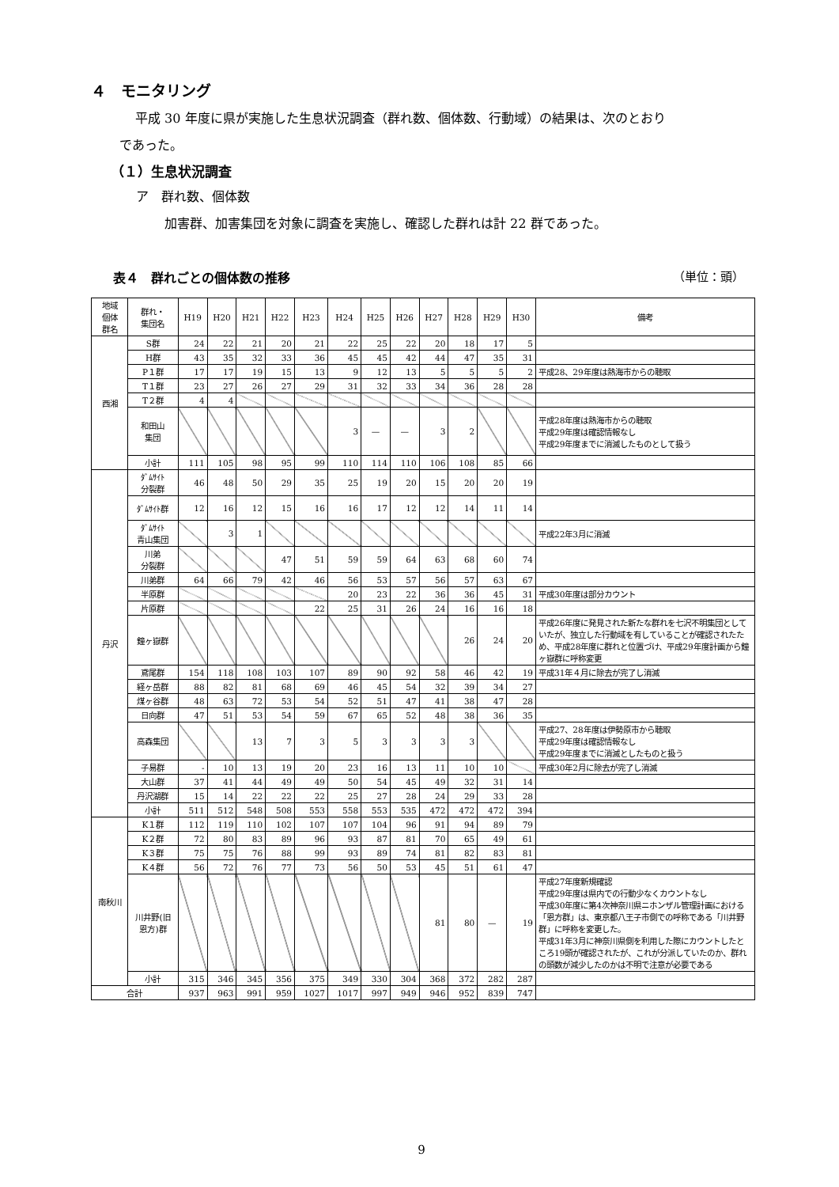４　モニタリング
平成 30 年度に県が実施した生息状況調査（群れ数、個体数、行動域）の結果は、次のとおり
であった。
（１）生息状況調査
ア　群れ数、個体数
加害群、加害集団を対象に調査を実施し、確認した群れは計 22 群であった。
表４　群れごとの個体数の推移 （単位：頭）
| 地域 個体 群名 | 群れ・ 集団名 | H19 | H20 | H21 | H22 | H23 | H24 | H25 | H26 | H27 | H28 | H29 | H30 | 備考 |
| --- | --- | --- | --- | --- | --- | --- | --- | --- | --- | --- | --- | --- | --- | --- |
| 西湘 | S群 | 24 | 22 | 21 | 20 | 21 | 22 | 25 | 22 | 20 | 18 | 17 | 5 | |
| | H群 | 43 | 35 | 32 | 33 | 36 | 45 | 45 | 42 | 44 | 47 | 35 | 31 | |
| | P１群 | 17 | 17 | 19 | 15 | 13 | 9 | 12 | 13 | 5 | 5 | 5 | 2 | 平成28、29年度は熱海市からの聴取 |
| | T１群 | 23 | 27 | 26 | 27 | 29 | 31 | 32 | 33 | 34 | 36 | 28 | 28 | |
| | T２群 | 4 | 4 | | | | | | | | | | | |
| | 和田山 集団 | | | | | | 3 | — | — | 3 | 2 | | | 平成28年度は熱海市からの聴取 平成29年度は確認情報なし 平成29年度までに消滅したものとして扱う |
| | 小計 | 111 | 105 | 98 | 95 | 99 | 110 | 114 | 110 | 106 | 108 | 85 | 66 | |
| 丹沢 | ﾀﾞﾑｻｲﾄ 分裂群 | 46 | 48 | 50 | 29 | 35 | 25 | 19 | 20 | 15 | 20 | 20 | 19 | |
| | ﾀﾞﾑｻｲﾄ群 | 12 | 16 | 12 | 15 | 16 | 16 | 17 | 12 | 12 | 14 | 11 | 14 | |
| | ﾀﾞﾑｻｲﾄ 青山集団 | | 3 | 1 | | | | | | | | | | 平成22年3月に消滅 |
| | 川弟 分裂群 | | | | 47 | 51 | 59 | 59 | 64 | 63 | 68 | 60 | 74 | |
| | 川弟群 | 64 | 66 | 79 | 42 | 46 | 56 | 53 | 57 | 56 | 57 | 63 | 67 | |
| | 半原群 | | | | | | 20 | 23 | 22 | 36 | 36 | 45 | 31 | 平成30年度は部分カウント |
| | 片原群 | | | | | 22 | 25 | 31 | 26 | 24 | 16 | 16 | 18 | |
| | 鐘ヶ嶽群 | | | | | | | | | | 26 | 24 | 20 | 平成26年度に発見された新たな群れを七沢不明集団としていたが、独立した行動域を有していることが確認されたため、平成28年度に群れと位置づけ、平成29年度計画から鐘ヶ嶽群に呼称変更 |
| | 鳶尾群 | 154 | 118 | 108 | 103 | 107 | 89 | 90 | 92 | 58 | 46 | 42 | 19 | 平成31年４月に除去が完了し消滅 |
| | 経ヶ岳群 | 88 | 82 | 81 | 68 | 69 | 46 | 45 | 54 | 32 | 39 | 34 | 27 | |
| | 煤ヶ谷群 | 48 | 63 | 72 | 53 | 54 | 52 | 51 | 47 | 41 | 38 | 47 | 28 | |
| | 日向群 | 47 | 51 | 53 | 54 | 59 | 67 | 65 | 52 | 48 | 38 | 36 | 35 | |
| | 高森集団 | | | 13 | 7 | 3 | 5 | 3 | 3 | 3 | 3 | | | 平成27、28年度は伊勢原市から聴取 平成29年度は確認情報なし 平成29年度までに消滅としたものと扱う |
| | 子易群 | - | 10 | 13 | 19 | 20 | 23 | 16 | 13 | 11 | 10 | 10 | | 平成30年2月に除去が完了し消滅 |
| | 大山群 | 37 | 41 | 44 | 49 | 49 | 50 | 54 | 45 | 49 | 32 | 31 | 14 | |
| | 丹沢湖群 | 15 | 14 | 22 | 22 | 22 | 25 | 27 | 28 | 24 | 29 | 33 | 28 | |
| | 小計 | 511 | 512 | 548 | 508 | 553 | 558 | 553 | 535 | 472 | 472 | 472 | 394 | |
| 南秋川 | K１群 | 112 | 119 | 110 | 102 | 107 | 107 | 104 | 96 | 91 | 94 | 89 | 79 | |
| | K２群 | 72 | 80 | 83 | 89 | 96 | 93 | 87 | 81 | 70 | 65 | 49 | 61 | |
| | K３群 | 75 | 75 | 76 | 88 | 99 | 93 | 89 | 74 | 81 | 82 | 83 | 81 | |
| | K４群 | 56 | 72 | 76 | 77 | 73 | 56 | 50 | 53 | 45 | 51 | 61 | 47 | |
| | 川井野(旧 恩方)群 | | | | | | | | | 81 | 80 | — | 19 | 平成27年度新規確認 平成29年度は県内での行動少なくカウントなし 平成30年度に第4次神奈川県ニホンザル管理計画における「恩方群」は、東京都八王子市側での呼称である「川井野群」に呼称を変更した。 平成31年3月に神奈川県側を利用した際にカウントしたところ19頭が確認されたが、これが分派していたのか、群れの頭数が減少したのかは不明で注意が必要である |
| | 小計 | 315 | 346 | 345 | 356 | 375 | 349 | 330 | 304 | 368 | 372 | 282 | 287 | |
| 合計 | | 937 | 963 | 991 | 959 | 1027 | 1017 | 997 | 949 | 946 | 952 | 839 | 747 | |
9